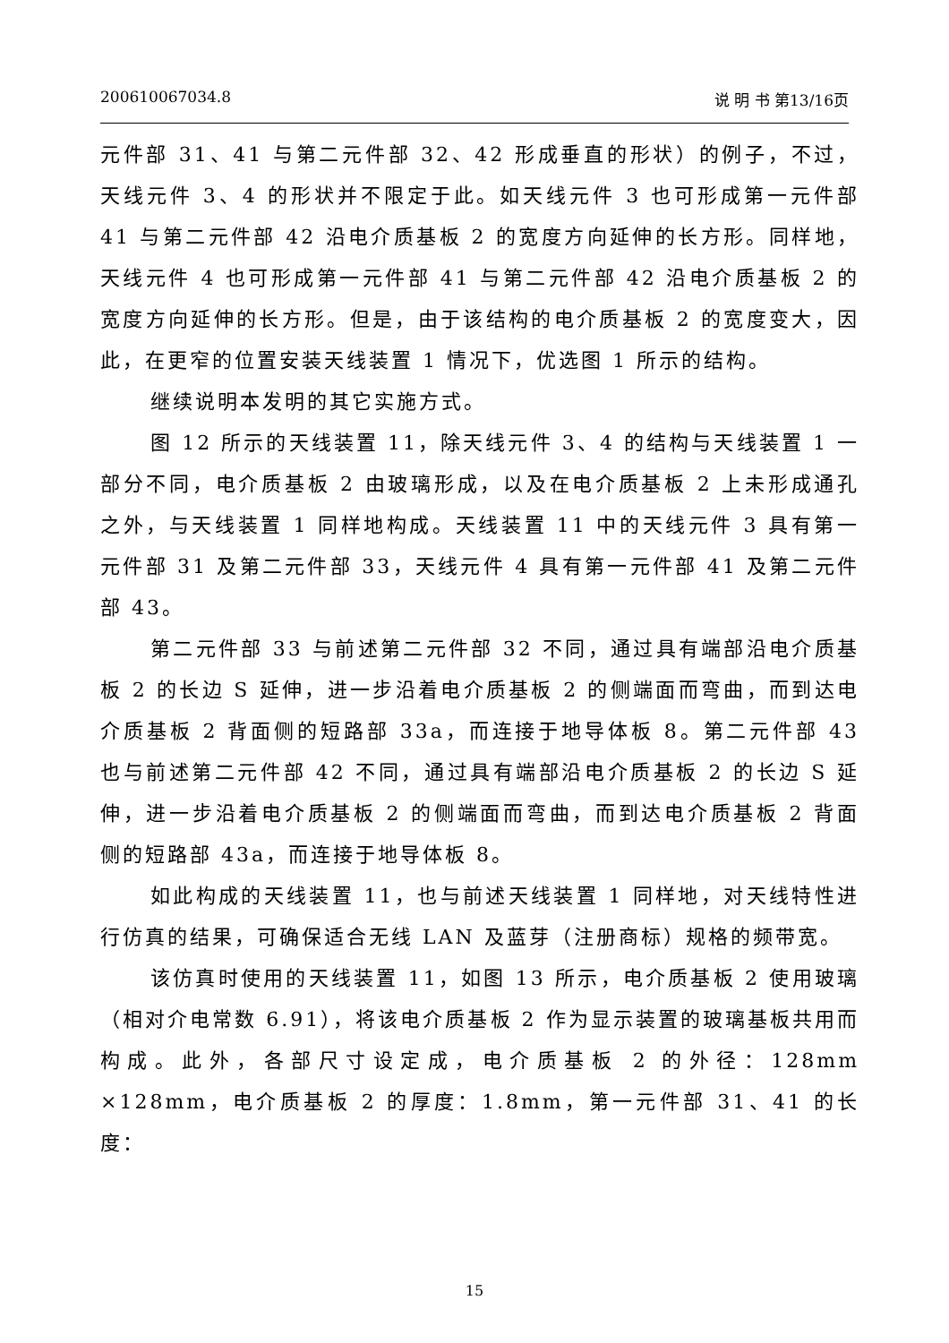200610067034.8 说 明 书 第13/16页
元件部 31、41 与第二元件部 32、42 形成垂直的形状）的例子，不过，天线元件 3、4 的形状并不限定于此。如天线元件 3 也可形成第一元件部 41 与第二元件部 42 沿电介质基板 2 的宽度方向延伸的长方形。同样地，天线元件 4 也可形成第一元件部 41 与第二元件部 42 沿电介质基板 2 的宽度方向延伸的长方形。但是，由于该结构的电介质基板 2 的宽度变大，因此，在更窄的位置安装天线装置 1 情况下，优选图 1 所示的结构。
继续说明本发明的其它实施方式。
图 12 所示的天线装置 11，除天线元件 3、4 的结构与天线装置 1 一部分不同，电介质基板 2 由玻璃形成，以及在电介质基板 2 上未形成通孔之外，与天线装置 1 同样地构成。天线装置 11 中的天线元件 3 具有第一元件部 31 及第二元件部 33，天线元件 4 具有第一元件部 41 及第二元件部 43。
第二元件部 33 与前述第二元件部 32 不同，通过具有端部沿电介质基板 2 的长边 S 延伸，进一步沿着电介质基板 2 的侧端面而弯曲，而到达电介质基板 2 背面侧的短路部 33a，而连接于地导体板 8。第二元件部 43 也与前述第二元件部 42 不同，通过具有端部沿电介质基板 2 的长边 S 延伸，进一步沿着电介质基板 2 的侧端面而弯曲，而到达电介质基板 2 背面侧的短路部 43a，而连接于地导体板 8。
如此构成的天线装置 11，也与前述天线装置 1 同样地，对天线特性进行仿真的结果，可确保适合无线 LAN 及蓝芽（注册商标）规格的频带宽。
该仿真时使用的天线装置 11，如图 13 所示，电介质基板 2 使用玻璃（相对介电常数 6.91），将该电介质基板 2 作为显示装置的玻璃基板共用而构成。此外，各部尺寸设定成，电介质基板 2 的外径：128mm ×128mm，电介质基板 2 的厚度：1.8mm，第一元件部 31、41 的长度：
15